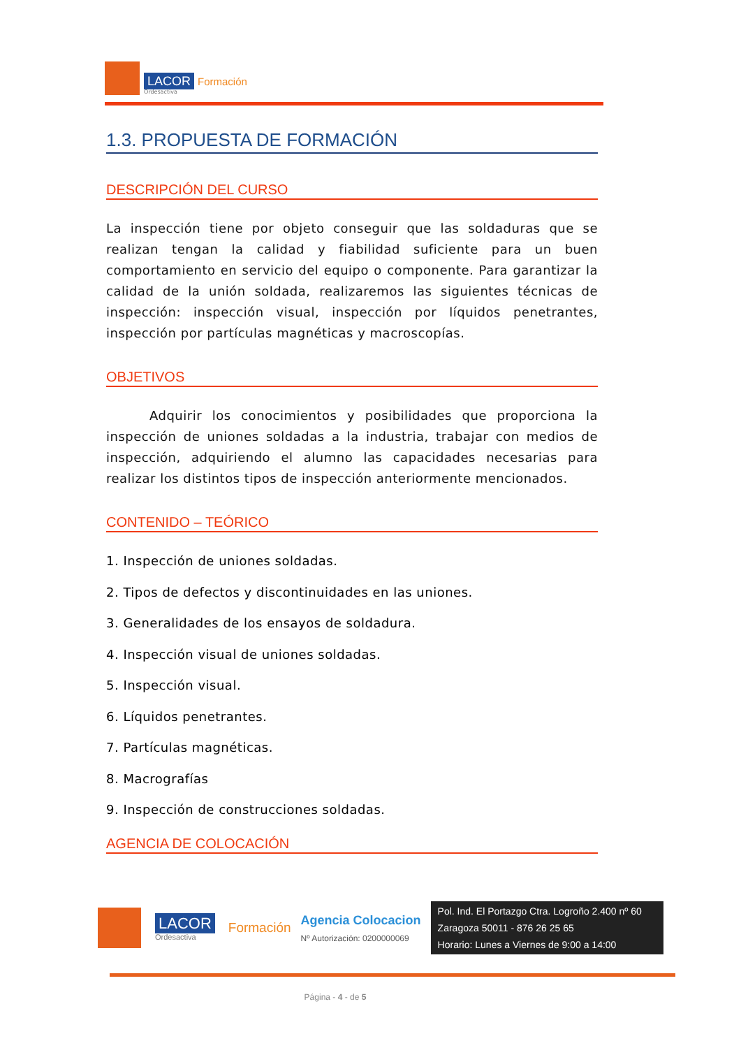LACOR Formación
Ordesactiva
1.3. PROPUESTA DE FORMACIÓN
DESCRIPCIÓN DEL CURSO
La inspección tiene por objeto conseguir que las soldaduras que se realizan tengan la calidad y fiabilidad suficiente para un buen comportamiento en servicio del equipo o componente. Para garantizar la calidad de la unión soldada, realizaremos las siguientes técnicas de inspección: inspección visual, inspección por líquidos penetrantes, inspección por partículas magnéticas y macroscopías.
OBJETIVOS
Adquirir los conocimientos y posibilidades que proporciona la inspección de uniones soldadas a la industria, trabajar con medios de inspección, adquiriendo el alumno las capacidades necesarias para realizar los distintos tipos de inspección anteriormente mencionados.
CONTENIDO – TEÓRICO
1. Inspección de uniones soldadas.
2. Tipos de defectos y discontinuidades en las uniones.
3. Generalidades de los ensayos de soldadura.
4. Inspección visual de uniones soldadas.
5. Inspección visual.
6. Líquidos penetrantes.
7. Partículas magnéticas.
8. Macrografías
9. Inspección de construcciones soldadas.
AGENCIA DE COLOCACIÓN
LACOR
Ordesactiva
Formación
Agencia Colocacion
Nº Autorización: 0200000069
Pol. Ind. El Portazgo Ctra. Logroño 2.400 nº 60
Zaragoza 50011 - 876 26 25 65
Horario: Lunes a Viernes de 9:00 a 14:00
Página - 4 - de 5